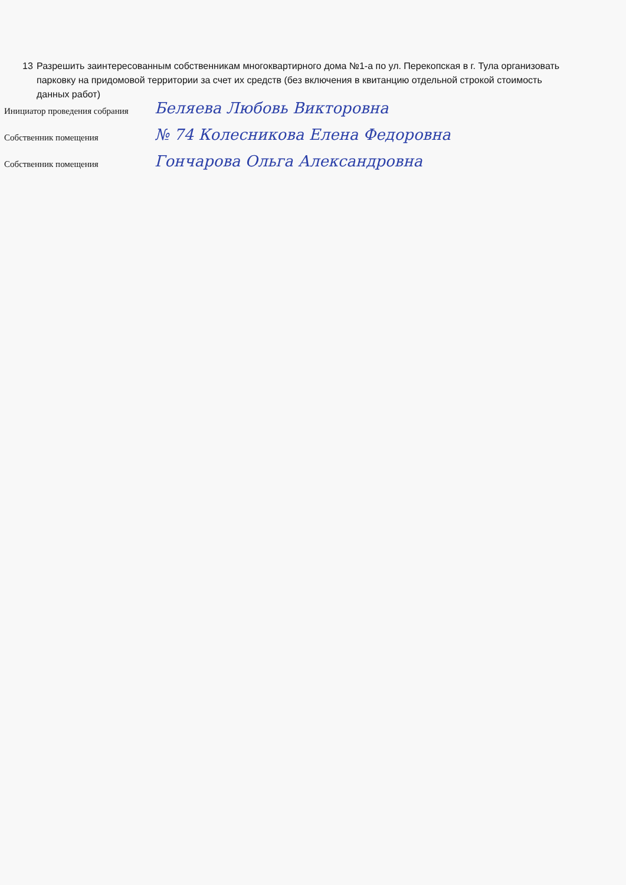13 Разрешить заинтересованным собственникам многоквартирного дома №1-а по ул. Перекопская в г. Тула организовать парковку на придомовой территории за счет их средств (без включения в квитанцию отдельной строкой стоимость данных работ)
Инициатор проведения собрания Беляева Любовь Викторовна
Собственник помещения № 74 Колесникова Елена Федоровна
Собственник помещения Гончарова Ольга Александровна